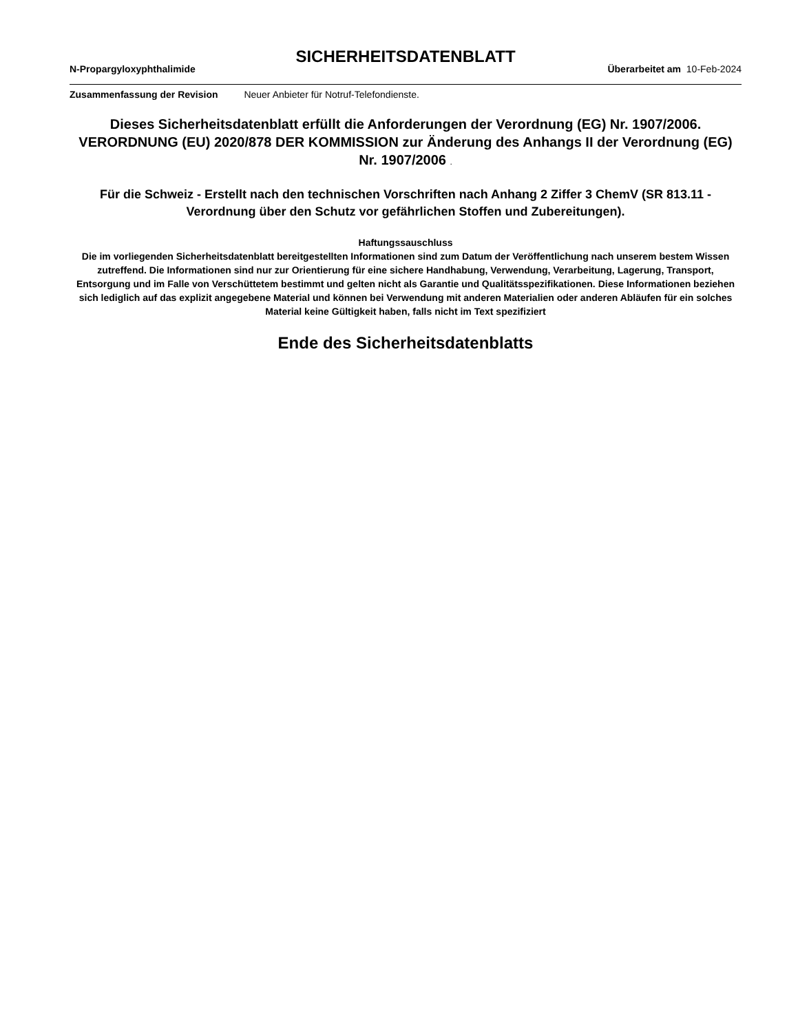SICHERHEITSDATENBLATT
N-Propargyloxyphthalimide Überarbeitet am 10-Feb-2024
Zusammenfassung der Revision Neuer Anbieter für Notruf-Telefondienste.
Dieses Sicherheitsdatenblatt erfüllt die Anforderungen der Verordnung (EG) Nr. 1907/2006. VERORDNUNG (EU) 2020/878 DER KOMMISSION zur Änderung des Anhangs II der Verordnung (EG) Nr. 1907/2006 .
Für die Schweiz - Erstellt nach den technischen Vorschriften nach Anhang 2 Ziffer 3 ChemV (SR 813.11 - Verordnung über den Schutz vor gefährlichen Stoffen und Zubereitungen).
Haftungssauschluss
Die im vorliegenden Sicherheitsdatenblatt bereitgestellten Informationen sind zum Datum der Veröffentlichung nach unserem bestem Wissen zutreffend. Die Informationen sind nur zur Orientierung für eine sichere Handhabung, Verwendung, Verarbeitung, Lagerung, Transport, Entsorgung und im Falle von Verschüttetem bestimmt und gelten nicht als Garantie und Qualitätsspezifikationen. Diese Informationen beziehen sich lediglich auf das explizit angegebene Material und können bei Verwendung mit anderen Materialien oder anderen Abläufen für ein solches Material keine Gültigkeit haben, falls nicht im Text spezifiziert
Ende des Sicherheitsdatenblatts